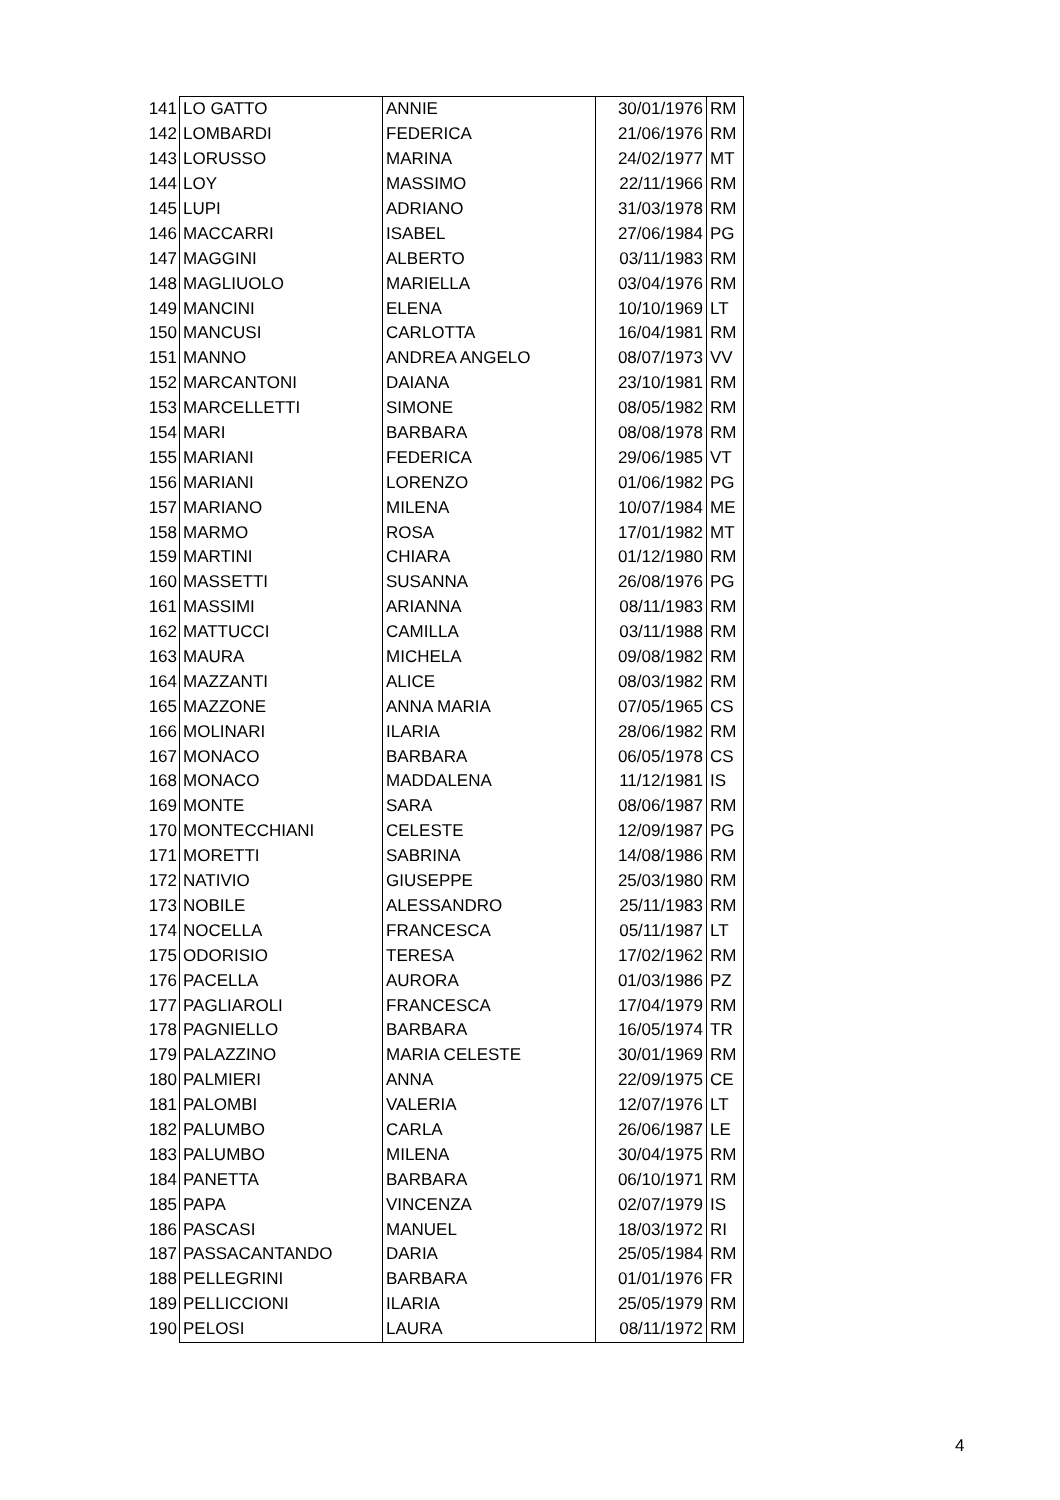| 141 | LO GATTO | ANNIE | 30/01/1976 | RM |
| 142 | LOMBARDI | FEDERICA | 21/06/1976 | RM |
| 143 | LORUSSO | MARINA | 24/02/1977 | MT |
| 144 | LOY | MASSIMO | 22/11/1966 | RM |
| 145 | LUPI | ADRIANO | 31/03/1978 | RM |
| 146 | MACCARRI | ISABEL | 27/06/1984 | PG |
| 147 | MAGGINI | ALBERTO | 03/11/1983 | RM |
| 148 | MAGLIUOLO | MARIELLA | 03/04/1976 | RM |
| 149 | MANCINI | ELENA | 10/10/1969 | LT |
| 150 | MANCUSI | CARLOTTA | 16/04/1981 | RM |
| 151 | MANNO | ANDREA ANGELO | 08/07/1973 | VV |
| 152 | MARCANTONI | DAIANA | 23/10/1981 | RM |
| 153 | MARCELLETTI | SIMONE | 08/05/1982 | RM |
| 154 | MARI | BARBARA | 08/08/1978 | RM |
| 155 | MARIANI | FEDERICA | 29/06/1985 | VT |
| 156 | MARIANI | LORENZO | 01/06/1982 | PG |
| 157 | MARIANO | MILENA | 10/07/1984 | ME |
| 158 | MARMO | ROSA | 17/01/1982 | MT |
| 159 | MARTINI | CHIARA | 01/12/1980 | RM |
| 160 | MASSETTI | SUSANNA | 26/08/1976 | PG |
| 161 | MASSIMI | ARIANNA | 08/11/1983 | RM |
| 162 | MATTUCCI | CAMILLA | 03/11/1988 | RM |
| 163 | MAURA | MICHELA | 09/08/1982 | RM |
| 164 | MAZZANTI | ALICE | 08/03/1982 | RM |
| 165 | MAZZONE | ANNA MARIA | 07/05/1965 | CS |
| 166 | MOLINARI | ILARIA | 28/06/1982 | RM |
| 167 | MONACO | BARBARA | 06/05/1978 | CS |
| 168 | MONACO | MADDALENA | 11/12/1981 | IS |
| 169 | MONTE | SARA | 08/06/1987 | RM |
| 170 | MONTECCHIANI | CELESTE | 12/09/1987 | PG |
| 171 | MORETTI | SABRINA | 14/08/1986 | RM |
| 172 | NATIVIO | GIUSEPPE | 25/03/1980 | RM |
| 173 | NOBILE | ALESSANDRO | 25/11/1983 | RM |
| 174 | NOCELLA | FRANCESCA | 05/11/1987 | LT |
| 175 | ODORISIO | TERESA | 17/02/1962 | RM |
| 176 | PACELLA | AURORA | 01/03/1986 | PZ |
| 177 | PAGLIAROLI | FRANCESCA | 17/04/1979 | RM |
| 178 | PAGNIELLO | BARBARA | 16/05/1974 | TR |
| 179 | PALAZZINO | MARIA CELESTE | 30/01/1969 | RM |
| 180 | PALMIERI | ANNA | 22/09/1975 | CE |
| 181 | PALOMBI | VALERIA | 12/07/1976 | LT |
| 182 | PALUMBO | CARLA | 26/06/1987 | LE |
| 183 | PALUMBO | MILENA | 30/04/1975 | RM |
| 184 | PANETTA | BARBARA | 06/10/1971 | RM |
| 185 | PAPA | VINCENZA | 02/07/1979 | IS |
| 186 | PASCASI | MANUEL | 18/03/1972 | RI |
| 187 | PASSACANTANDO | DARIA | 25/05/1984 | RM |
| 188 | PELLEGRINI | BARBARA | 01/01/1976 | FR |
| 189 | PELLICCIONI | ILARIA | 25/05/1979 | RM |
| 190 | PELOSI | LAURA | 08/11/1972 | RM |
4